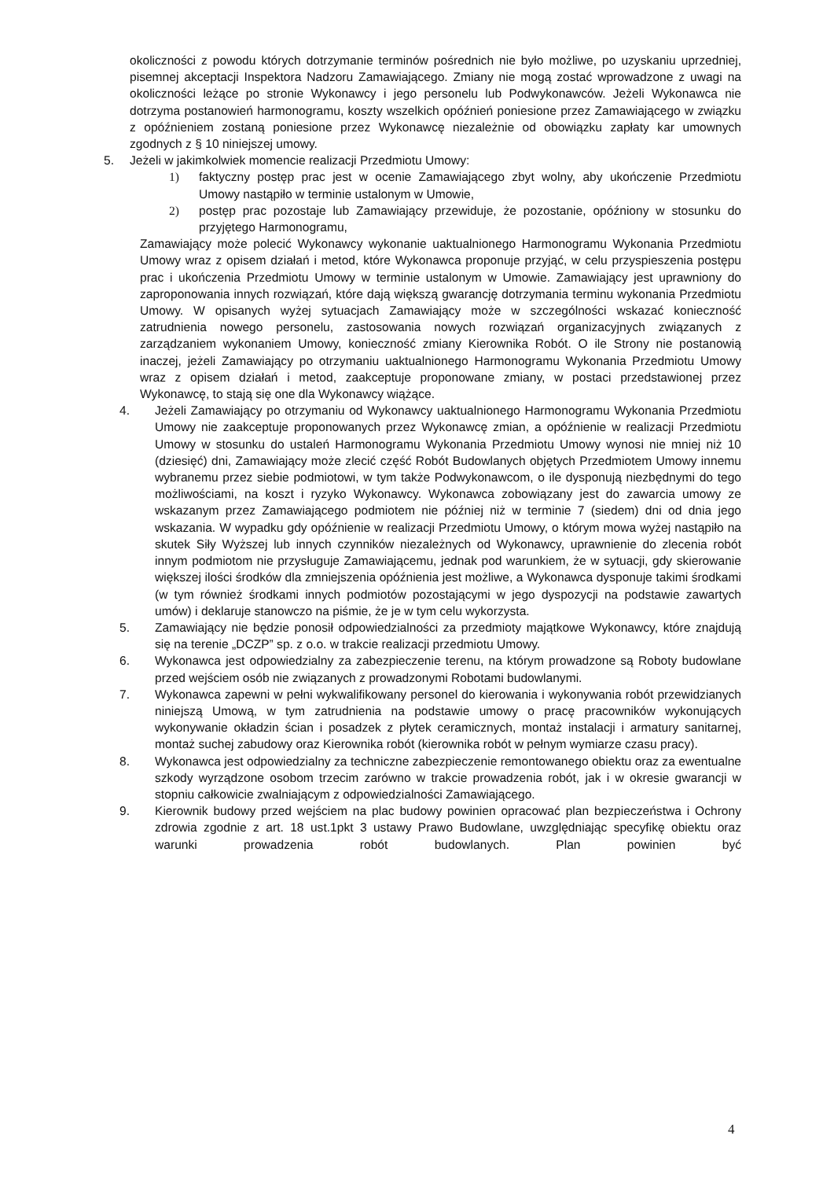okoliczności z powodu których dotrzymanie terminów pośrednich nie było możliwe, po uzyskaniu uprzedniej, pisemnej akceptacji Inspektora Nadzoru Zamawiającego. Zmiany nie mogą zostać wprowadzone z uwagi na okoliczności leżące po stronie Wykonawcy i jego personelu lub Podwykonawców. Jeżeli Wykonawca nie dotrzyma postanowień harmonogramu, koszty wszelkich opóźnień poniesione przez Zamawiającego w związku z opóźnieniem zostaną poniesione przez Wykonawcę niezależnie od obowiązku zapłaty kar umownych zgodnych z § 10 niniejszej umowy.
5. Jeżeli w jakimkolwiek momencie realizacji Przedmiotu Umowy:
1) faktyczny postęp prac jest w ocenie Zamawiającego zbyt wolny, aby ukończenie Przedmiotu Umowy nastąpiło w terminie ustalonym w Umowie,
2) postęp prac pozostaje lub Zamawiający przewiduje, że pozostanie, opóźniony w stosunku do przyjętego Harmonogramu,
Zamawiający może polecić Wykonawcy wykonanie uaktualnionego Harmonogramu Wykonania Przedmiotu Umowy wraz z opisem działań i metod, które Wykonawca proponuje przyjąć, w celu przyspieszenia postępu prac i ukończenia Przedmiotu Umowy w terminie ustalonym w Umowie. Zamawiający jest uprawniony do zaproponowania innych rozwiązań, które dają większą gwarancję dotrzymania terminu wykonania Przedmiotu Umowy. W opisanych wyżej sytuacjach Zamawiający może w szczególności wskazać konieczność zatrudnienia nowego personelu, zastosowania nowych rozwiązań organizacyjnych związanych z zarządzaniem wykonaniem Umowy, konieczność zmiany Kierownika Robót. O ile Strony nie postanowią inaczej, jeżeli Zamawiający po otrzymaniu uaktualnionego Harmonogramu Wykonania Przedmiotu Umowy wraz z opisem działań i metod, zaakceptuje proponowane zmiany, w postaci przedstawionej przez Wykonawcę, to stają się one dla Wykonawcy wiążące.
4. Jeżeli Zamawiający po otrzymaniu od Wykonawcy uaktualnionego Harmonogramu Wykonania Przedmiotu Umowy nie zaakceptuje proponowanych przez Wykonawcę zmian, a opóźnienie w realizacji Przedmiotu Umowy w stosunku do ustaleń Harmonogramu Wykonania Przedmiotu Umowy wynosi nie mniej niż 10 (dziesięć) dni, Zamawiający może zlecić część Robót Budowlanych objętych Przedmiotem Umowy innemu wybranemu przez siebie podmiotowi, w tym także Podwykonawcom, o ile dysponują niezbędnymi do tego możliwościami, na koszt i ryzyko Wykonawcy. Wykonawca zobowiązany jest do zawarcia umowy ze wskazanym przez Zamawiającego podmiotem nie później niż w terminie 7 (siedem) dni od dnia jego wskazania. W wypadku gdy opóźnienie w realizacji Przedmiotu Umowy, o którym mowa wyżej nastąpiło na skutek Siły Wyższej lub innych czynników niezależnych od Wykonawcy, uprawnienie do zlecenia robót innym podmiotom nie przysługuje Zamawiającemu, jednak pod warunkiem, że w sytuacji, gdy skierowanie większej ilości środków dla zmniejszenia opóźnienia jest możliwe, a Wykonawca dysponuje takimi środkami (w tym również środkami innych podmiotów pozostającymi w jego dyspozycji na podstawie zawartych umów) i deklaruje stanowczo na piśmie, że je w tym celu wykorzysta.
5. Zamawiający nie będzie ponosił odpowiedzialności za przedmioty majątkowe Wykonawcy, które znajdują się na terenie „DCZP” sp. z o.o. w trakcie realizacji przedmiotu Umowy.
6. Wykonawca jest odpowiedzialny za zabezpieczenie terenu, na którym prowadzone są Roboty budowlane przed wejściem osób nie związanych z prowadzonymi Robotami budowlanymi.
7. Wykonawca zapewni w pełni wykwalifikowany personel do kierowania i wykonywania robót przewidzianych niniejszą Umową, w tym zatrudnienia na podstawie umowy o pracę pracowników wykonujących wykonywanie okładzin ścian i posadzek z płytek ceramicznych, montaż instalacji i armatury sanitarnej, montaż suchej zabudowy oraz Kierownika robót (kierownika robót w pełnym wymiarze czasu pracy).
8. Wykonawca jest odpowiedzialny za techniczne zabezpieczenie remontowanego obiektu oraz za ewentualne szkody wyrządzone osobom trzecim zarówno w trakcie prowadzenia robót, jak i w okresie gwarancji w stopniu całkowicie zwalniającym z odpowiedzialności Zamawiającego.
9. Kierownik budowy przed wejściem na plac budowy powinien opracować plan bezpieczeństwa i Ochrony zdrowia zgodnie z art. 18 ust.1pkt 3 ustawy Prawo Budowlane, uwzględniając specyfikę obiektu oraz warunki prowadzenia robót budowlanych. Plan powinien być
4